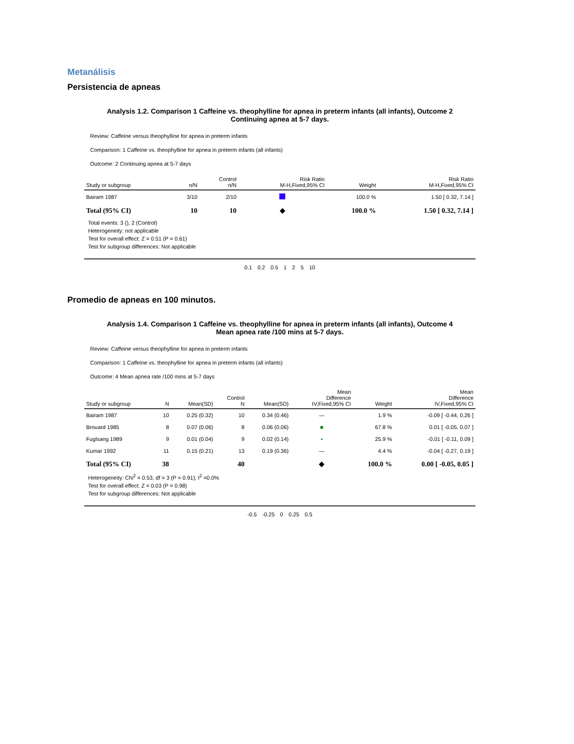Metanálisis
Persistencia de apneas
Analysis 1.2. Comparison 1 Caffeine vs. theophylline for apnea in preterm infants (all infants), Outcome 2
Continuing apnea at 5-7 days.
Review: Caffeine versus theophylline for apnea in preterm infants
Comparison: 1 Caffeine vs. theophylline for apnea in preterm infants (all infants)
Outcome: 2 Continuing apnea at 5-7 days
| Study or subgroup | n/N | Control n/N | Risk Ratio M-H,Fixed,95% CI | Weight | Risk Ratio M-H,Fixed,95% CI |
| --- | --- | --- | --- | --- | --- |
| Bairam 1987 | 3/10 | 2/10 | | 100.0 % | 1.50 [ 0.32, 7.14 ] |
| Total (95% CI) | 10 | 10 | ◆ | 100.0 % | 1.50 [ 0.32, 7.14 ] |
Total events: 3 (), 2 (Control)
Heterogeneity: not applicable
Test for overall effect: Z = 0.51 (P = 0.61)
Test for subgroup differences: Not applicable
0.1 0.2 0.5 1 2 5 10
Promedio de apneas en 100 minutos.
Analysis 1.4. Comparison 1 Caffeine vs. theophylline for apnea in preterm infants (all infants), Outcome 4
Mean apnea rate /100 mins at 5-7 days.
Review: Caffeine versus theophylline for apnea in preterm infants
Comparison: 1 Caffeine vs. theophylline for apnea in preterm infants (all infants)
Outcome: 4 Mean apnea rate /100 mins at 5-7 days
| Study or subgroup | N | Mean(SD) | Control N | Mean(SD) | Mean Difference IV,Fixed,95% CI | Weight | Mean Difference IV,Fixed,95% CI |
| --- | --- | --- | --- | --- | --- | --- | --- |
| Bairam 1987 | 10 | 0.25 (0.32) | 10 | 0.34 (0.46) | — | 1.9 % | -0.09 [ -0.44, 0.26 ] |
| Brouard 1985 | 8 | 0.07 (0.06) | 8 | 0.06 (0.06) | ■ | 67.8 % | 0.01 [ -0.05, 0.07 ] |
| Fuglsang 1989 | 9 | 0.01 (0.04) | 9 | 0.02 (0.14) | ▪ | 25.9 % | -0.01 [ -0.11, 0.09 ] |
| Kumar 1992 | 11 | 0.15 (0.21) | 13 | 0.19 (0.36) | — | 4.4 % | -0.04 [ -0.27, 0.19 ] |
| Total (95% CI) | 38 | | 40 | | ◆ | 100.0 % | 0.00 [ -0.05, 0.05 ] |
Heterogeneity: Chi<sup>2</sup> = 0.53, df = 3 (P = 0.91); I<sup>2</sup> =0.0%
Test for overall effect: Z = 0.03 (P = 0.98)
Test for subgroup differences: Not applicable
-0.5 -0.25 0 0.25 0.5